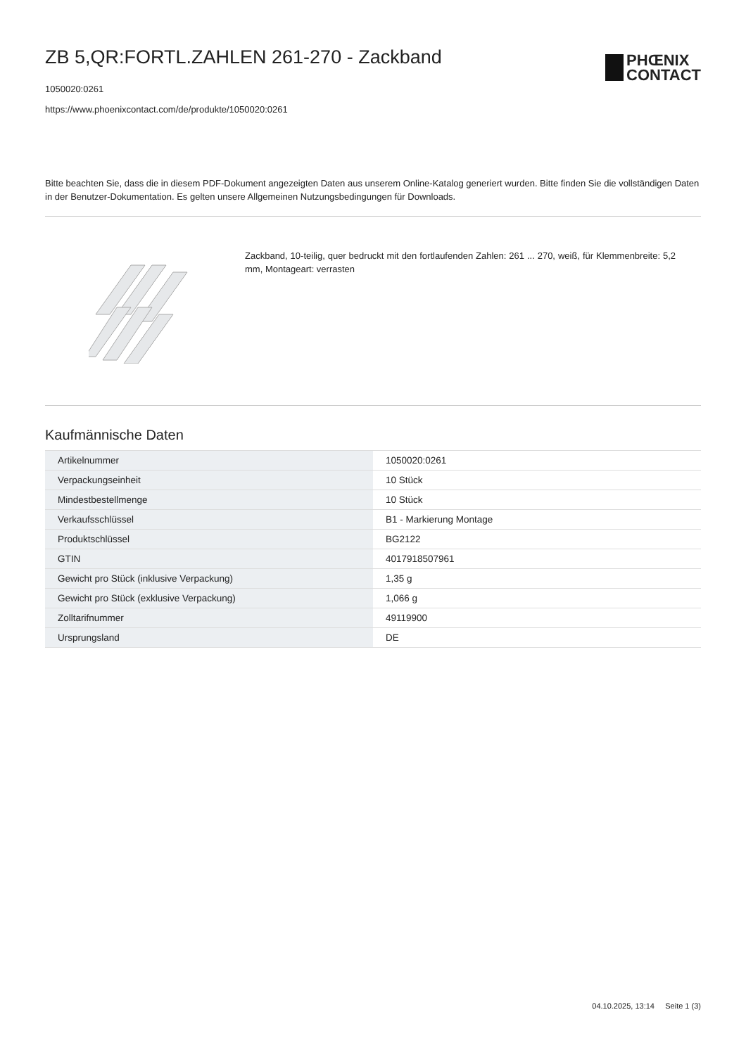ZB 5,QR:FORTL.ZAHLEN 261-270 - Zackband
PHŒNIX
CONTACT
1050020:0261
https://www.phoenixcontact.com/de/produkte/1050020:0261
Bitte beachten Sie, dass die in diesem PDF-Dokument angezeigten Daten aus unserem Online-Katalog generiert wurden. Bitte finden Sie die vollständigen Daten in der Benutzer-Dokumentation. Es gelten unsere Allgemeinen Nutzungsbedingungen für Downloads.
Zackband, 10-teilig, quer bedruckt mit den fortlaufenden Zahlen: 261 ... 270, weiß, für Klemmenbreite: 5,2 mm, Montageart: verrasten
Kaufmännische Daten
| Artikelnummer | 1050020:0261 |
| Verpackungseinheit | 10 Stück |
| Mindestbestellmenge | 10 Stück |
| Verkaufsschlüssel | B1 - Markierung Montage |
| Produktschlüssel | BG2122 |
| GTIN | 4017918507961 |
| Gewicht pro Stück (inklusive Verpackung) | 1,35 g |
| Gewicht pro Stück (exklusive Verpackung) | 1,066 g |
| Zolltarifnummer | 49119900 |
| Ursprungsland | DE |
04.10.2025, 13:14 Seite 1 (3)